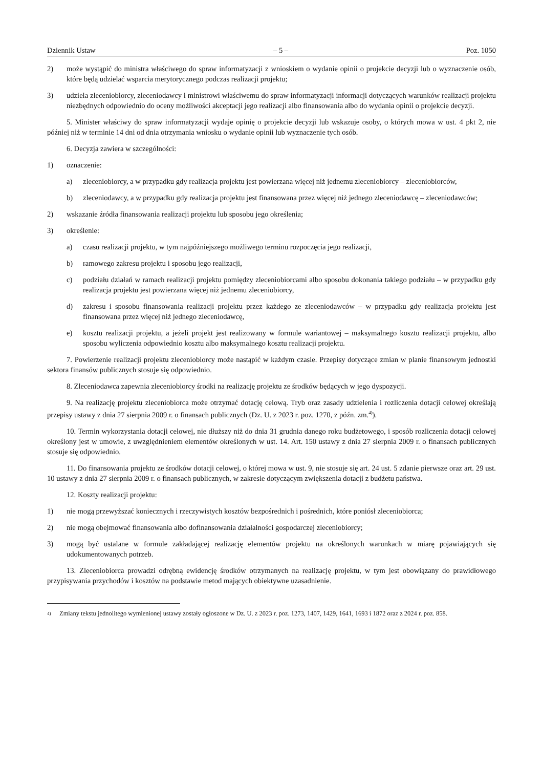Dziennik Ustaw – 5 – Poz. 1050
2) może wystąpić do ministra właściwego do spraw informatyzacji z wnioskiem o wydanie opinii o projekcie decyzji lub o wyznaczenie osób, które będą udzielać wsparcia merytorycznego podczas realizacji projektu;
3) udziela zleceniobiorcy, zleceniodawcy i ministrowi właściwemu do spraw informatyzacji informacji dotyczących warunków realizacji projektu niezbędnych odpowiednio do oceny możliwości akceptacji jego realizacji albo finansowania albo do wydania opinii o projekcie decyzji.
5. Minister właściwy do spraw informatyzacji wydaje opinię o projekcie decyzji lub wskazuje osoby, o których mowa w ust. 4 pkt 2, nie później niż w terminie 14 dni od dnia otrzymania wniosku o wydanie opinii lub wyznaczenie tych osób.
6. Decyzja zawiera w szczególności:
1) oznaczenie:
a) zleceniobiorcy, a w przypadku gdy realizacja projektu jest powierzana więcej niż jednemu zleceniobiorcy – zleceniobiorców,
b) zleceniodawcy, a w przypadku gdy realizacja projektu jest finansowana przez więcej niż jednego zleceniodawcę – zleceniodawców;
2) wskazanie źródła finansowania realizacji projektu lub sposobu jego określenia;
3) określenie:
a) czasu realizacji projektu, w tym najpóźniejszego możliwego terminu rozpoczęcia jego realizacji,
b) ramowego zakresu projektu i sposobu jego realizacji,
c) podziału działań w ramach realizacji projektu pomiędzy zleceniobiorcami albo sposobu dokonania takiego podziału – w przypadku gdy realizacja projektu jest powierzana więcej niż jednemu zleceniobiorcy,
d) zakresu i sposobu finansowania realizacji projektu przez każdego ze zleceniodawców – w przypadku gdy realizacja projektu jest finansowana przez więcej niż jednego zleceniodawcę,
e) kosztu realizacji projektu, a jeżeli projekt jest realizowany w formule wariantowej – maksymalnego kosztu realizacji projektu, albo sposobu wyliczenia odpowiednio kosztu albo maksymalnego kosztu realizacji projektu.
7. Powierzenie realizacji projektu zleceniobiorcy może nastąpić w każdym czasie. Przepisy dotyczące zmian w planie finansowym jednostki sektora finansów publicznych stosuje się odpowiednio.
8. Zleceniodawca zapewnia zleceniobiorcy środki na realizację projektu ze środków będących w jego dyspozycji.
9. Na realizację projektu zleceniobiorca może otrzymać dotację celową. Tryb oraz zasady udzielenia i rozliczenia dotacji celowej określają przepisy ustawy z dnia 27 sierpnia 2009 r. o finansach publicznych (Dz. U. z 2023 r. poz. 1270, z późn. zm.<sup>4)</sup>).
10. Termin wykorzystania dotacji celowej, nie dłuższy niż do dnia 31 grudnia danego roku budżetowego, i sposób rozliczenia dotacji celowej określony jest w umowie, z uwzględnieniem elementów określonych w ust. 14. Art. 150 ustawy z dnia 27 sierpnia 2009 r. o finansach publicznych stosuje się odpowiednio.
11. Do finansowania projektu ze środków dotacji celowej, o której mowa w ust. 9, nie stosuje się art. 24 ust. 5 zdanie pierwsze oraz art. 29 ust. 10 ustawy z dnia 27 sierpnia 2009 r. o finansach publicznych, w zakresie dotyczącym zwiększenia dotacji z budżetu państwa.
12. Koszty realizacji projektu:
1) nie mogą przewyższać koniecznych i rzeczywistych kosztów bezpośrednich i pośrednich, które poniósł zleceniobiorca;
2) nie mogą obejmować finansowania albo dofinansowania działalności gospodarczej zleceniobiorcy;
3) mogą być ustalane w formule zakładającej realizację elementów projektu na określonych warunkach w miarę pojawiających się udokumentowanych potrzeb.
13. Zleceniobiorca prowadzi odrębną ewidencję środków otrzymanych na realizację projektu, w tym jest obowiązany do prawidłowego przypisywania przychodów i kosztów na podstawie metod mających obiektywne uzasadnienie.
<sup>4)</sup> Zmiany tekstu jednolitego wymienionej ustawy zostały ogłoszone w Dz. U. z 2023 r. poz. 1273, 1407, 1429, 1641, 1693 i 1872 oraz z 2024 r. poz. 858.